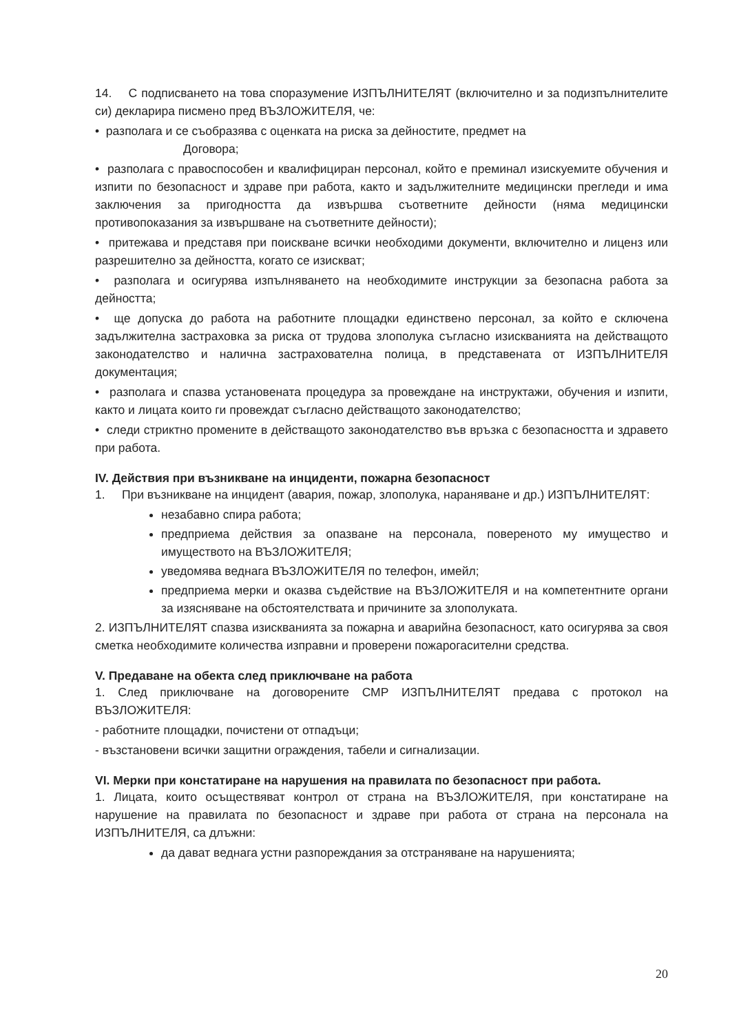14. С подписването на това споразумение ИЗПЪЛНИТЕЛЯТ (включително и за подизпълнителите си) декларира писмено пред ВЪЗЛОЖИТЕЛЯ, че:
• разполага и се съобразява с оценката на риска за дейностите, предмет на
Договора;
• разполага с правоспособен и квалифициран персонал, който е преминал изискуемите обучения и изпити по безопасност и здраве при работа, както и задължителните медицински прегледи и има заключения за пригодността да извършва съответните дейности (няма медицински противопоказания за извършване на съответните дейности);
• притежава и представя при поискване всички необходими документи, включително и лиценз или разрешително за дейността, когато се изискват;
• разполага и осигурява изпълняването на необходимите инструкции за безопасна работа за дейността;
• ще допуска до работа на работните площадки единствено персонал, за който е сключена задължителна застраховка за риска от трудова злополука съгласно изискванията на действащото законодателство и налична застрахователна полица, в представената от ИЗПЪЛНИТЕЛЯ документация;
• разполага и спазва установената процедура за провеждане на инструктажи, обучения и изпити, както и лицата които ги провеждат съгласно действащото законодателство;
• следи стриктно промените в действащото законодателство във връзка с безопасността и здравето при работа.
IV. Действия при възникване на инциденти, пожарна безопасност
1. При възникване на инцидент (авария, пожар, злополука, нараняване и др.) ИЗПЪЛНИТЕЛЯТ:
незабавно спира работа;
предприема действия за опазване на персонала, повереното му имущество и имуществото на ВЪЗЛОЖИТЕЛЯ;
уведомява веднага ВЪЗЛОЖИТЕЛЯ по телефон, имейл;
предприема мерки и оказва съдействие на ВЪЗЛОЖИТЕЛЯ и на компетентните органи за изясняване на обстоятелствата и причините за злополуката.
2. ИЗПЪЛНИТЕЛЯТ спазва изискванията за пожарна и аварийна безопасност, като осигурява за своя сметка необходимите количества изправни и проверени пожарогасителни средства.
V. Предаване на обекта след приключване на работа
1. След приключване на договорените СМР ИЗПЪЛНИТЕЛЯТ предава с протокол на ВЪЗЛОЖИТЕЛЯ:
- работните площадки, почистени от отпадъци;
- възстановени всички защитни ограждения, табели и сигнализации.
VI. Мерки при констатиране на нарушения на правилата по безопасност при работа.
1. Лицата, които осъществяват контрол от страна на ВЪЗЛОЖИТЕЛЯ, при констатиране на нарушение на правилата по безопасност и здраве при работа от страна на персонала на ИЗПЪЛНИТЕЛЯ, са длъжни:
да дават веднага устни разпореждания за отстраняване на нарушенията;
20